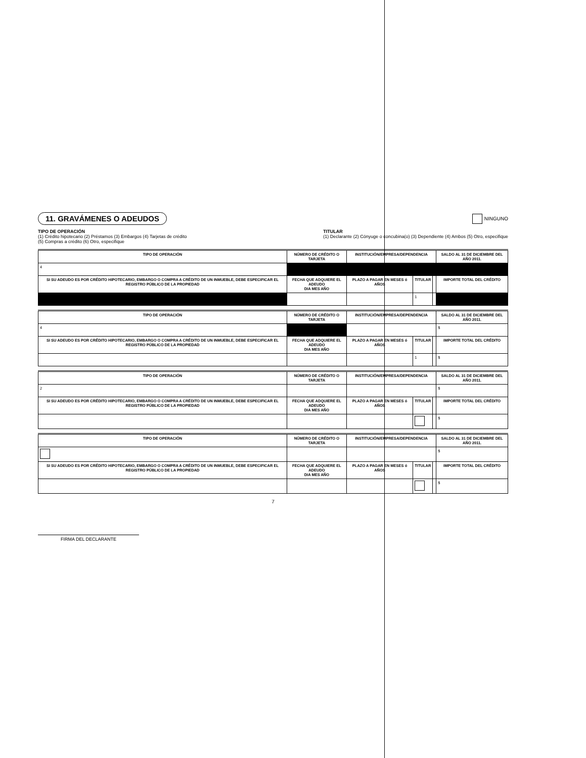11. GRAVÁMENES O ADEUDOS
NINGUNO
TIPO DE OPERACIÓN
(1) Crédito hipotecario (2) Préstamos (3) Embargos (4) Tarjetas de crédito
(5) Compras a crédito (6) Otro, especifique
TITULAR
(1) Declarante (2) Cónyuge o concubina(o) (3) Dependiente (4) Ambos (5) Otro, especifique
| TIPO DE OPERACIÓN | NÚMERO DE CRÉDITO O TARJETA | INSTITUCIÓN/EMPRESA/DEPENDENCIA | | | SALDO AL 31 DE DICIEMBRE DEL AÑO 2011. |
| --- | --- | --- | --- | --- | --- |
| 4 | | | | | |
| SI SU ADEUDO ES POR CRÉDITO HIPOTECARIO, EMBARGO O COMPRA A CRÉDITO DE UN INMUEBLE, DEBE ESPECIFICAR EL REGISTRO PÚBLICO DE LA PROPIEDAD | FECHA QUE ADQUIERE EL ADEUDO DIA MES AÑO | PLAZO A PAGAR EN MESES ó AÑOS | TITULAR | | IMPORTE TOTAL DEL CRÉDITO |
| | | | 1 | | |
| TIPO DE OPERACIÓN | NÚMERO DE CRÉDITO O TARJETA | INSTITUCIÓN/EMPRESA/DEPENDENCIA | | | SALDO AL 31 DE DICIEMBRE DEL AÑO 2011. |
| --- | --- | --- | --- | --- | --- |
| 4 | | | | | $ |
| SI SU ADEUDO ES POR CRÉDITO HIPOTECARIO, EMBARGO O COMPRA A CRÉDITO DE UN INMUEBLE, DEBE ESPECIFICAR EL REGISTRO PÚBLICO DE LA PROPIEDAD | FECHA QUE ADQUIERE EL ADEUDO DIA MES AÑO | PLAZO A PAGAR EN MESES ó AÑOS | TITULAR | | IMPORTE TOTAL DEL CRÉDITO |
| | | | 1 | | $ |
| TIPO DE OPERACIÓN | NÚMERO DE CRÉDITO O TARJETA | INSTITUCIÓN/EMPRESA/DEPENDENCIA | | | SALDO AL 31 DE DICIEMBRE DEL AÑO 2011. |
| --- | --- | --- | --- | --- | --- |
| 2 | | | | | $ |
| SI SU ADEUDO ES POR CRÉDITO HIPOTECARIO, EMBARGO O COMPRA A CRÉDITO DE UN INMUEBLE, DEBE ESPECIFICAR EL REGISTRO PÚBLICO DE LA PROPIEDAD | FECHA QUE ADQUIERE EL ADEUDO DIA MES AÑO | PLAZO A PAGAR EN MESES ó AÑOS | TITULAR | | IMPORTE TOTAL DEL CRÉDITO |
| | | | | | $ |
| TIPO DE OPERACIÓN | NÚMERO DE CRÉDITO O TARJETA | INSTITUCIÓN/EMPRESA/DEPENDENCIA | | | SALDO AL 31 DE DICIEMBRE DEL AÑO 2011. |
| --- | --- | --- | --- | --- | --- |
| | | | | | $ |
| SI SU ADEUDO ES POR CRÉDITO HIPOTECARIO, EMBARGO O COMPRA A CRÉDITO DE UN INMUEBLE, DEBE ESPECIFICAR EL REGISTRO PÚBLICO DE LA PROPIEDAD | FECHA QUE ADQUIERE EL ADEUDO DIA MES AÑO | PLAZO A PAGAR EN MESES ó AÑOS | TITULAR | | IMPORTE TOTAL DEL CRÉDITO |
| | | | | | $ |
7
FIRMA DEL DECLARANTE